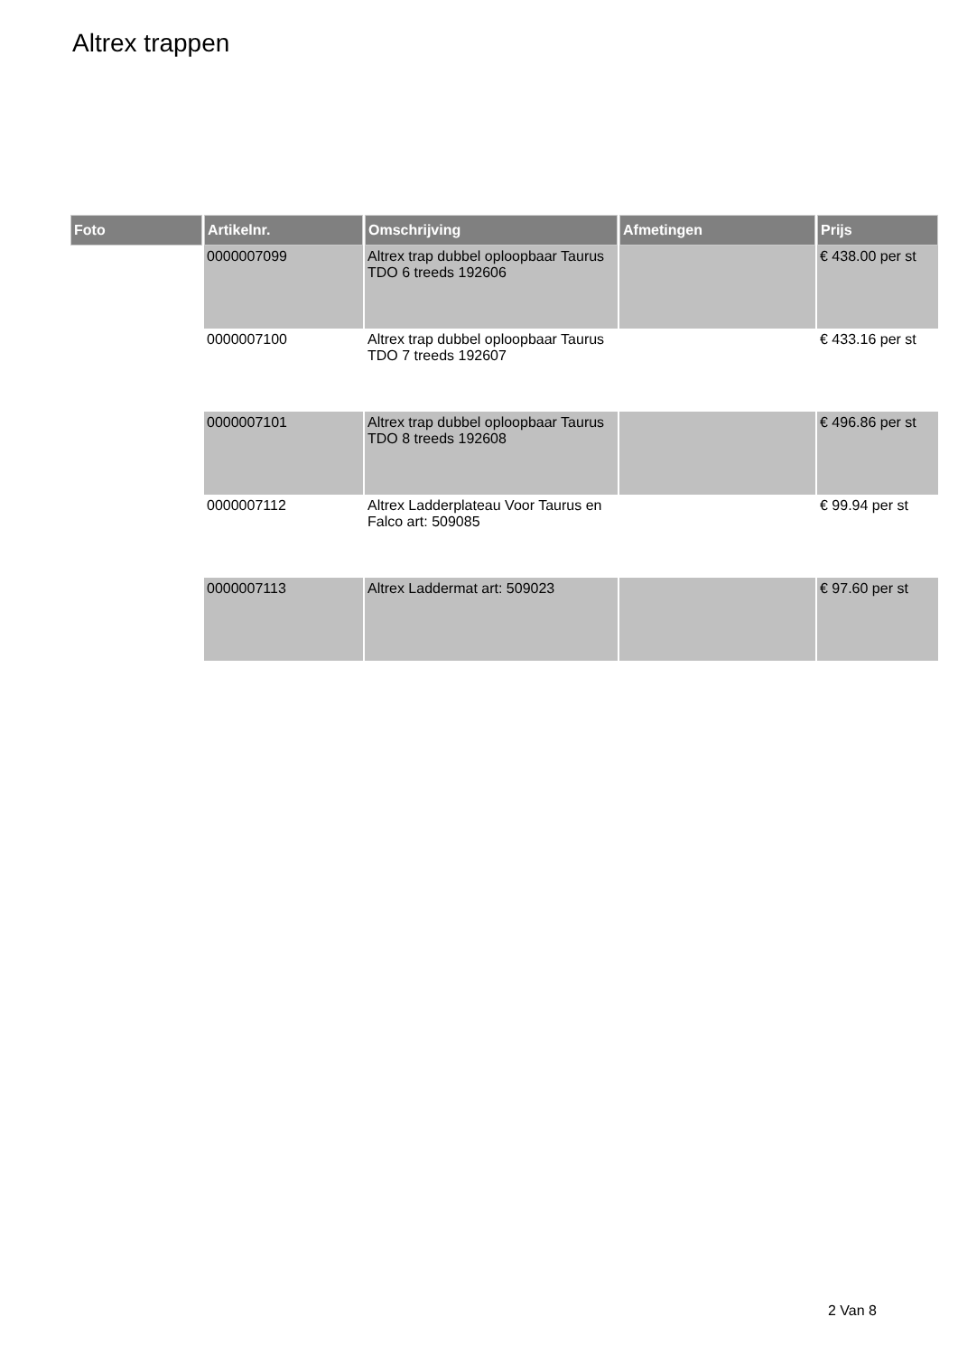Altrex trappen
| Foto | Artikelnr. | Omschrijving | Afmetingen | Prijs |
| --- | --- | --- | --- | --- |
| | 0000007099 | Altrex trap dubbel oploopbaar Taurus TDO 6 treeds 192606 | | € 438.00 per st |
| | 0000007100 | Altrex trap dubbel oploopbaar Taurus TDO 7 treeds 192607 | | € 433.16 per st |
| | 0000007101 | Altrex trap dubbel oploopbaar Taurus TDO 8 treeds 192608 | | € 496.86 per st |
| | 0000007112 | Altrex Ladderplateau Voor Taurus en Falco art: 509085 | | € 99.94 per st |
| | 0000007113 | Altrex Laddermat art: 509023 | | € 97.60 per st |
2 Van 8